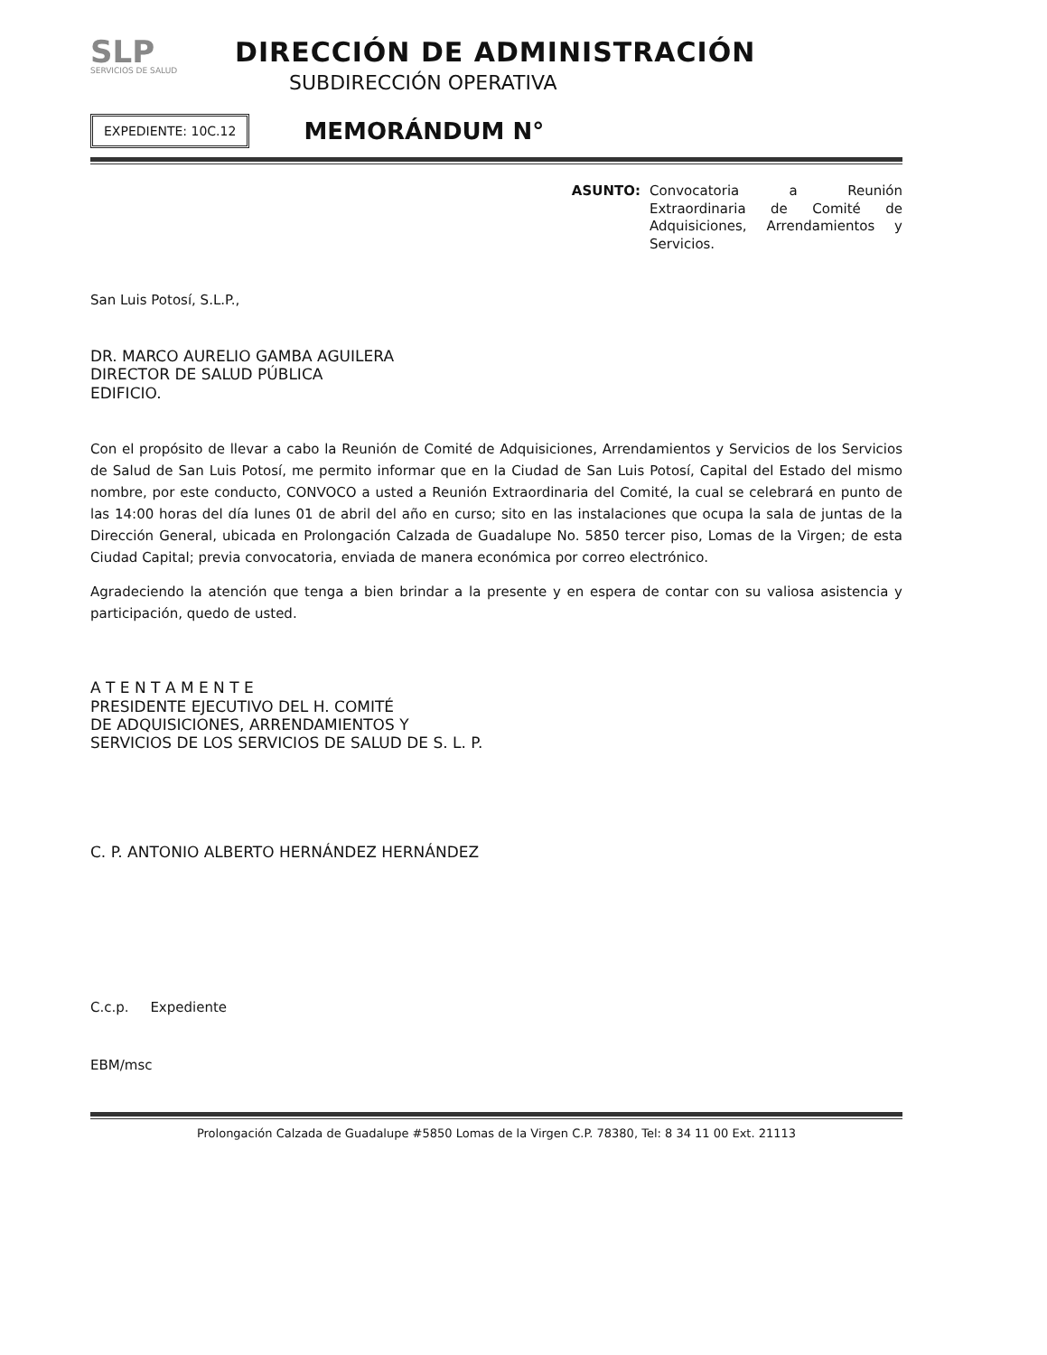SLP
SERVICIOS DE SALUD
DIRECCIÓN DE ADMINISTRACIÓN
SUBDIRECCIÓN OPERATIVA
EXPEDIENTE: 10C.12
MEMORÁNDUM N°
ASUNTO:
Convocatoria a Reunión Extraordinaria de Comité de Adquisiciones, Arrendamientos y Servicios.
San Luis Potosí, S.L.P.,
DR. MARCO AURELIO GAMBA AGUILERA
DIRECTOR DE SALUD PÚBLICA
EDIFICIO.
Con el propósito de llevar a cabo la Reunión de Comité de Adquisiciones, Arrendamientos y Servicios de los Servicios de Salud de San Luis Potosí, me permito informar que en la Ciudad de San Luis Potosí, Capital del Estado del mismo nombre, por este conducto, CONVOCO a usted a Reunión Extraordinaria del Comité, la cual se celebrará en punto de las 14:00 horas del día lunes 01 de abril del año en curso; sito en las instalaciones que ocupa la sala de juntas de la Dirección General, ubicada en Prolongación Calzada de Guadalupe No. 5850 tercer piso, Lomas de la Virgen; de esta Ciudad Capital; previa convocatoria, enviada de manera económica por correo electrónico.
Agradeciendo la atención que tenga a bien brindar a la presente y en espera de contar con su valiosa asistencia y participación, quedo de usted.
A T E N T A M E N T E
PRESIDENTE EJECUTIVO DEL H. COMITÉ
DE ADQUISICIONES, ARRENDAMIENTOS Y
SERVICIOS DE LOS SERVICIOS DE SALUD DE S. L. P.
C. P. ANTONIO ALBERTO HERNÁNDEZ HERNÁNDEZ
C.c.p. Expediente
EBM/msc
Prolongación Calzada de Guadalupe #5850 Lomas de la Virgen C.P. 78380, Tel: 8 34 11 00 Ext. 21113